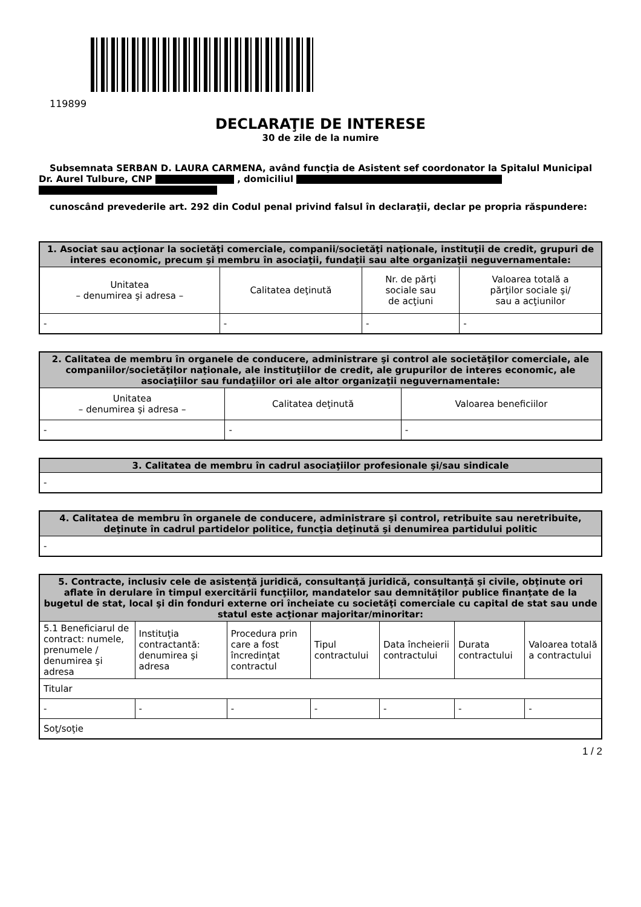119899
DECLARAŢIE DE INTERESE
30 de zile de la numire
Subsemnata SERBAN D. LAURA CARMENA, având funcţia de Asistent sef coordonator la Spitalul Municipal Dr. Aurel Tulbure, CNP , domiciliul
cunoscând prevederile art. 292 din Codul penal privind falsul în declaraţii, declar pe propria răspundere:
| 1. Asociat sau acţionar la societăţi comerciale, companii/societăţi naţionale, instituţii de credit, grupuri de interes economic, precum şi membru în asociaţii, fundaţii sau alte organizaţii neguvernamentale: | | | |
| --- | --- | --- | --- |
| Unitatea – denumirea şi adresa – | Calitatea deţinută | Nr. de părţi sociale sau de acţiuni | Valoarea totală a părţilor sociale şi/ sau a acţiunilor |
| - | - | - | - |
| 2. Calitatea de membru în organele de conducere, administrare şi control ale societăţilor comerciale, ale companiilor/societăţilor naţionale, ale instituţiilor de credit, ale grupurilor de interes economic, ale asociaţiilor sau fundaţiilor ori ale altor organizaţii neguvernamentale: | | |
| --- | --- | --- |
| Unitatea – denumirea şi adresa – | Calitatea deţinută | Valoarea beneficiilor |
| - | - | - |
| 3. Calitatea de membru în cadrul asociaţiilor profesionale şi/sau sindicale |
| --- |
| - |
| 4. Calitatea de membru în organele de conducere, administrare şi control, retribuite sau neretribuite, deţinute în cadrul partidelor politice, funcţia deţinută şi denumirea partidului politic |
| --- |
| - |
| 5. Contracte, inclusiv cele de asistenţă juridică, consultanţă juridică, consultanţă şi civile, obţinute ori aflate în derulare în timpul exercitării funcţiilor, mandatelor sau demnităţilor publice finanţate de la bugetul de stat, local şi din fonduri externe ori încheiate cu societăţi comerciale cu capital de stat sau unde statul este acţionar majoritar/minoritar: | | | | | | |
| --- | --- | --- | --- | --- | --- | --- |
| 5.1 Beneficiarul de contract: numele, prenumele / denumirea şi adresa | Instituţia contractantă: denumirea şi adresa | Procedura prin care a fost încredinţat contractul | Tipul contractului | Data încheierii contractului | Durata contractului | Valoarea totală a contractului |
| Titular | | | | | | |
| - | - | - | - | - | - | - |
| Soţ/soţie | | | | | | |
1 / 2